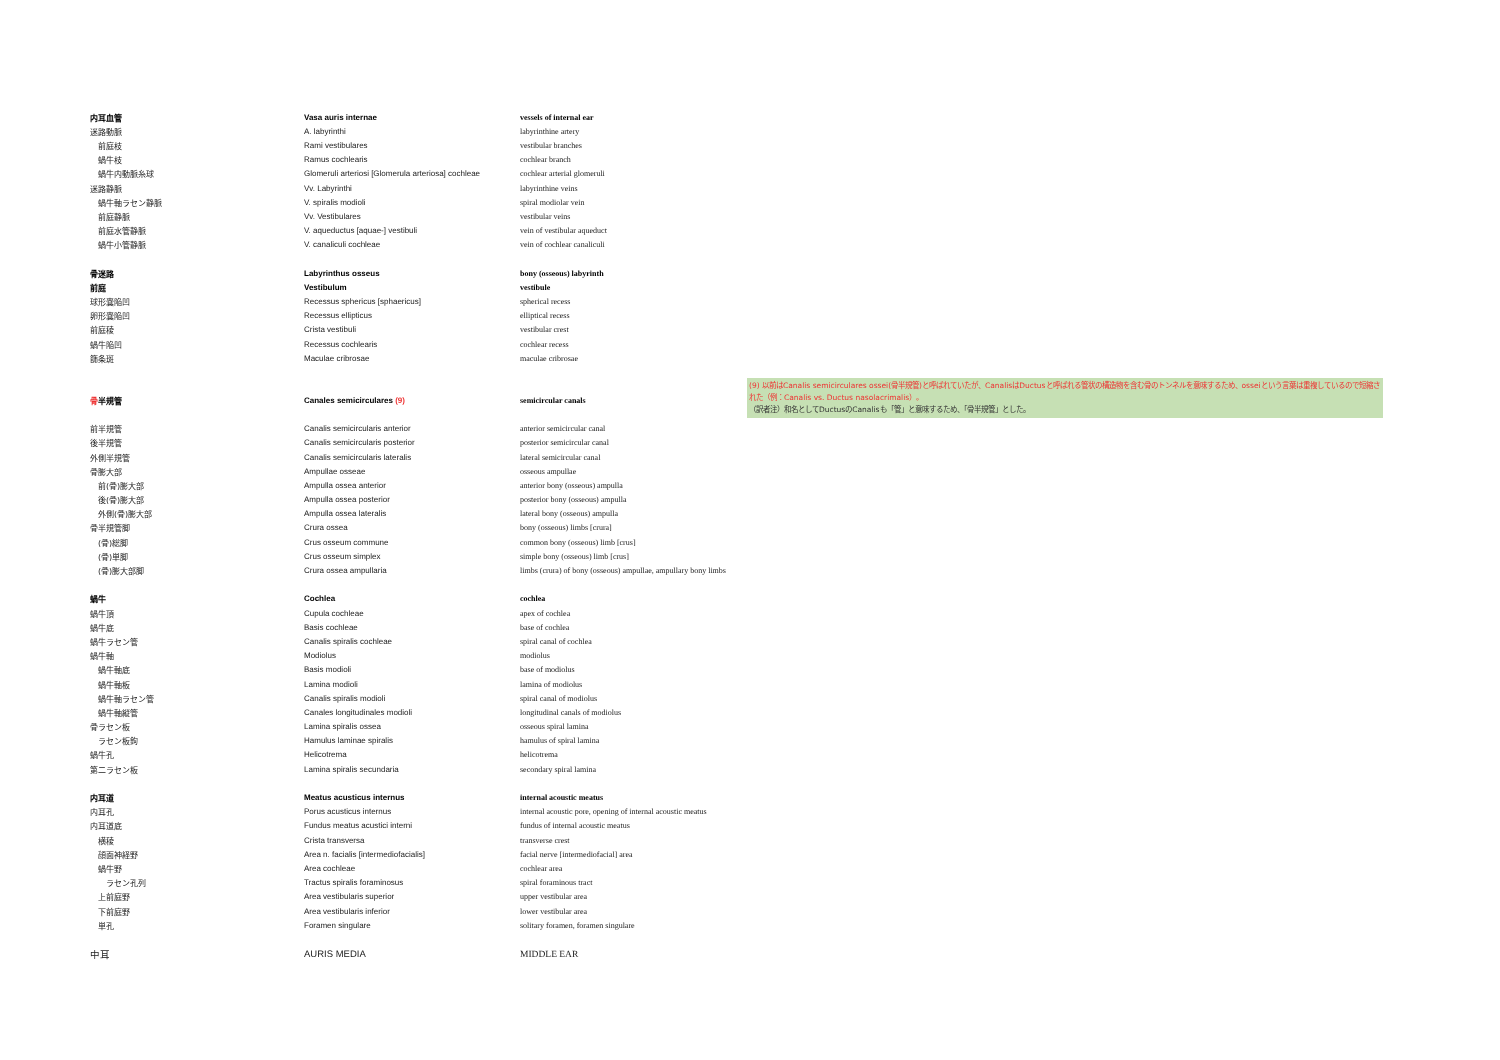| 内耳血管 | Vasa auris internae | vessels of internal ear |
| 迷路動脈 | A. labyrinthi | labyrinthine artery |
| 前庭枝 | Rami vestibulares | vestibular branches |
| 蝸牛枝 | Ramus cochlearis | cochlear branch |
| 蝸牛内動脈糸球 | Glomeruli arteriosi [Glomerula arteriosa] cochleae | cochlear arterial glomeruli |
| 迷路静脈 | Vv. Labyrinthi | labyrinthine veins |
| 蝸牛軸ラセン静脈 | V. spiralis modioli | spiral modiolar vein |
| 前庭静脈 | Vv. Vestibulares | vestibular veins |
| 前庭水管静脈 | V. aqueductus [aquae-] vestibuli | vein of vestibular aqueduct |
| 蝸牛小管静脈 | V. canaliculi cochleae | vein of cochlear canaliculi |
| 骨迷路 | Labyrinthus osseus | bony (osseous) labyrinth |
| 前庭 | Vestibulum | vestibule |
| 球形嚢陥凹 | Recessus sphericus [sphaericus] | spherical recess |
| 卵形嚢陥凹 | Recessus ellipticus | elliptical recess |
| 前庭稜 | Crista vestibuli | vestibular crest |
| 蝸牛陥凹 | Recessus cochlearis | cochlear recess |
| 篩条斑 | Maculae cribrosae | maculae cribrosae |
| 骨 半規管 | Canales semicirculares (9) | semicircular canals |
| 前半規管 | Canalis semicircularis anterior | anterior semicircular canal |
| 後半規管 | Canalis semicircularis posterior | posterior semicircular canal |
| 外側半規管 | Canalis semicircularis lateralis | lateral semicircular canal |
| 骨膨大部 | Ampullae osseae | osseous ampullae |
| 前(骨)膨大部 | Ampulla ossea anterior | anterior bony (osseous) ampulla |
| 後(骨)膨大部 | Ampulla ossea posterior | posterior bony (osseous) ampulla |
| 外側(骨)膨大部 | Ampulla ossea lateralis | lateral bony (osseous) ampulla |
| 骨半規管脚 | Crura ossea | bony (osseous) limbs [crura] |
| (骨)総脚 | Crus osseum commune | common bony (osseous) limb [crus] |
| (骨)単脚 | Crus osseum simplex | simple bony (osseous) limb [crus] |
| (骨)膨大部脚 | Crura ossea ampullaria | limbs (crura) of bony (osseous) ampullae, ampullary bony limbs |
| 蝸牛 | Cochlea | cochlea |
| 蝸牛頂 | Cupula cochleae | apex of cochlea |
| 蝸牛底 | Basis cochleae | base of cochlea |
| 蝸牛ラセン管 | Canalis spiralis cochleae | spiral canal of cochlea |
| 蝸牛軸 | Modiolus | modiolus |
| 蝸牛軸底 | Basis modioli | base of modiolus |
| 蝸牛軸板 | Lamina modioli | lamina of modiolus |
| 蝸牛軸ラセン管 | Canalis spiralis modioli | spiral canal of modiolus |
| 蝸牛軸縦管 | Canales longitudinales modioli | longitudinal canals of modiolus |
| 骨ラセン板 | Lamina spiralis ossea | osseous spiral lamina |
| ラセン板鉤 | Hamulus laminae spiralis | hamulus of spiral lamina |
| 蝸牛孔 | Helicotrema | helicotrema |
| 第二ラセン板 | Lamina spiralis secundaria | secondary spiral lamina |
| 内耳道 | Meatus acusticus internus | internal acoustic meatus |
| 内耳孔 | Porus acusticus internus | internal acoustic pore, opening of internal acoustic meatus |
| 内耳道底 | Fundus meatus acustici interni | fundus of internal acoustic meatus |
| 横稜 | Crista transversa | transverse crest |
| 顔面神経野 | Area n. facialis [intermediofacialis] | facial nerve [intermediofacial] area |
| 蝸牛野 | Area cochleae | cochlear area |
| ラセン孔列 | Tractus spiralis foraminosus | spiral foraminous tract |
| 上前庭野 | Area vestibularis superior | upper vestibular area |
| 下前庭野 | Area vestibularis inferior | lower vestibular area |
| 単孔 | Foramen singulare | solitary foramen, foramen singulare |
| 中耳 | AURIS MEDIA | MIDDLE EAR |
(9) 以前はCanalis semicirculares ossei(骨半規管)と呼ばれていたが、CanalisはDuctusと呼ばれる管状の構造物を含む骨のトンネルを意味するため、osseiという言葉は重複しているので短縮された（例：Canalis vs. Ductus nasolacrimalis）。
（訳者注）和名としてDuctusのCanalisも「管」と意味するため、「骨半規管」とした。